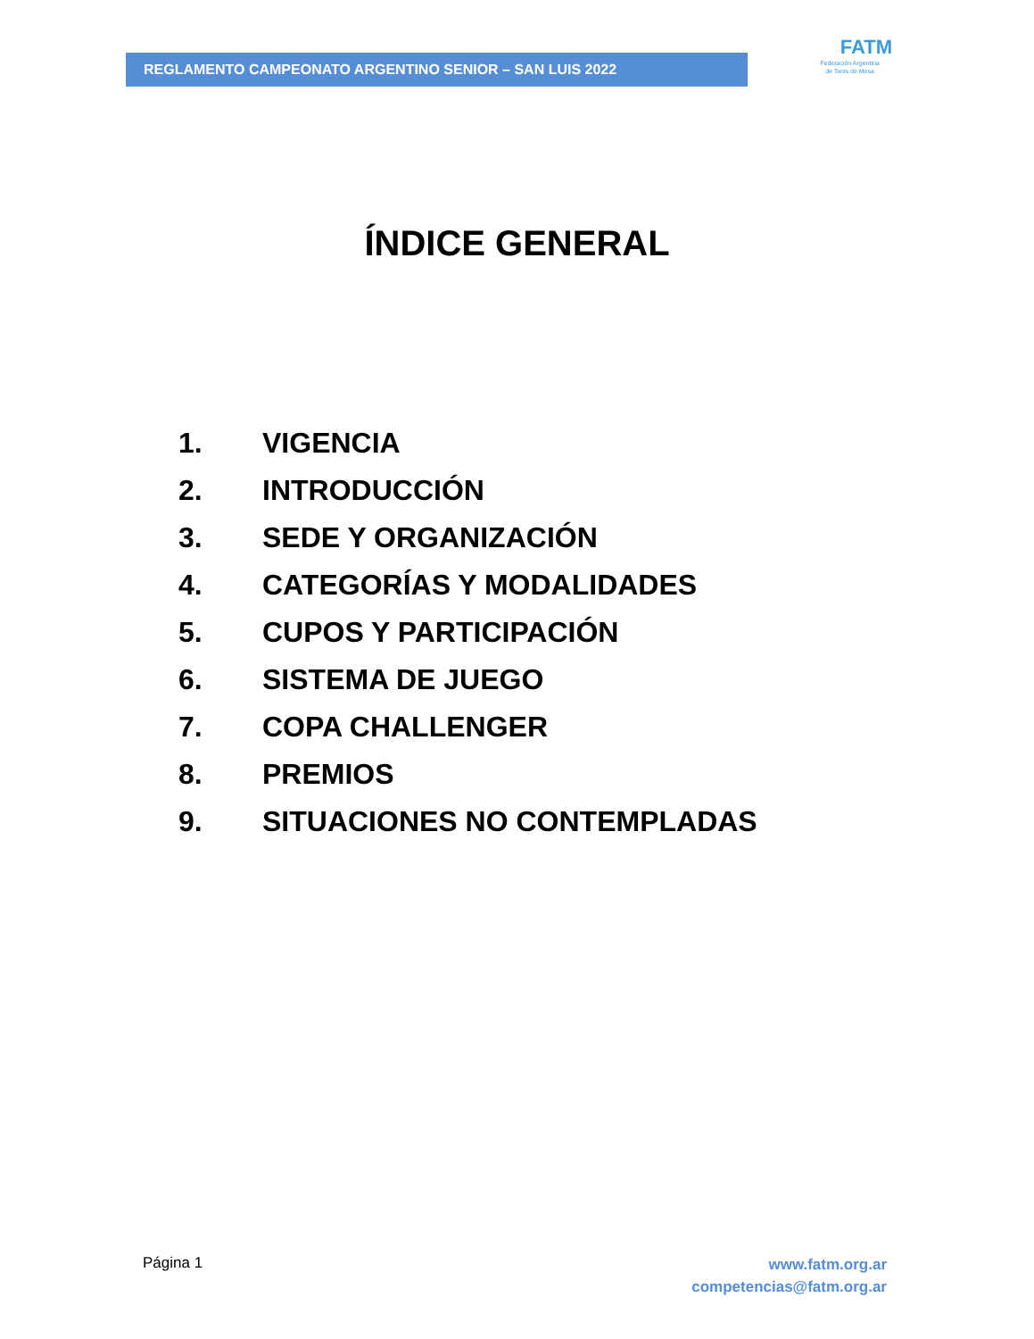REGLAMENTO CAMPEONATO ARGENTINO SENIOR – SAN LUIS 2022
FATM
Federación Argentina
de Tenis de Mesa
ÍNDICE GENERAL
1. VIGENCIA
2. INTRODUCCIÓN
3. SEDE Y ORGANIZACIÓN
4. CATEGORÍAS Y MODALIDADES
5. CUPOS Y PARTICIPACIÓN
6. SISTEMA DE JUEGO
7. COPA CHALLENGER
8. PREMIOS
9. SITUACIONES NO CONTEMPLADAS
Página 1
www.fatm.org.ar
competencias@fatm.org.ar